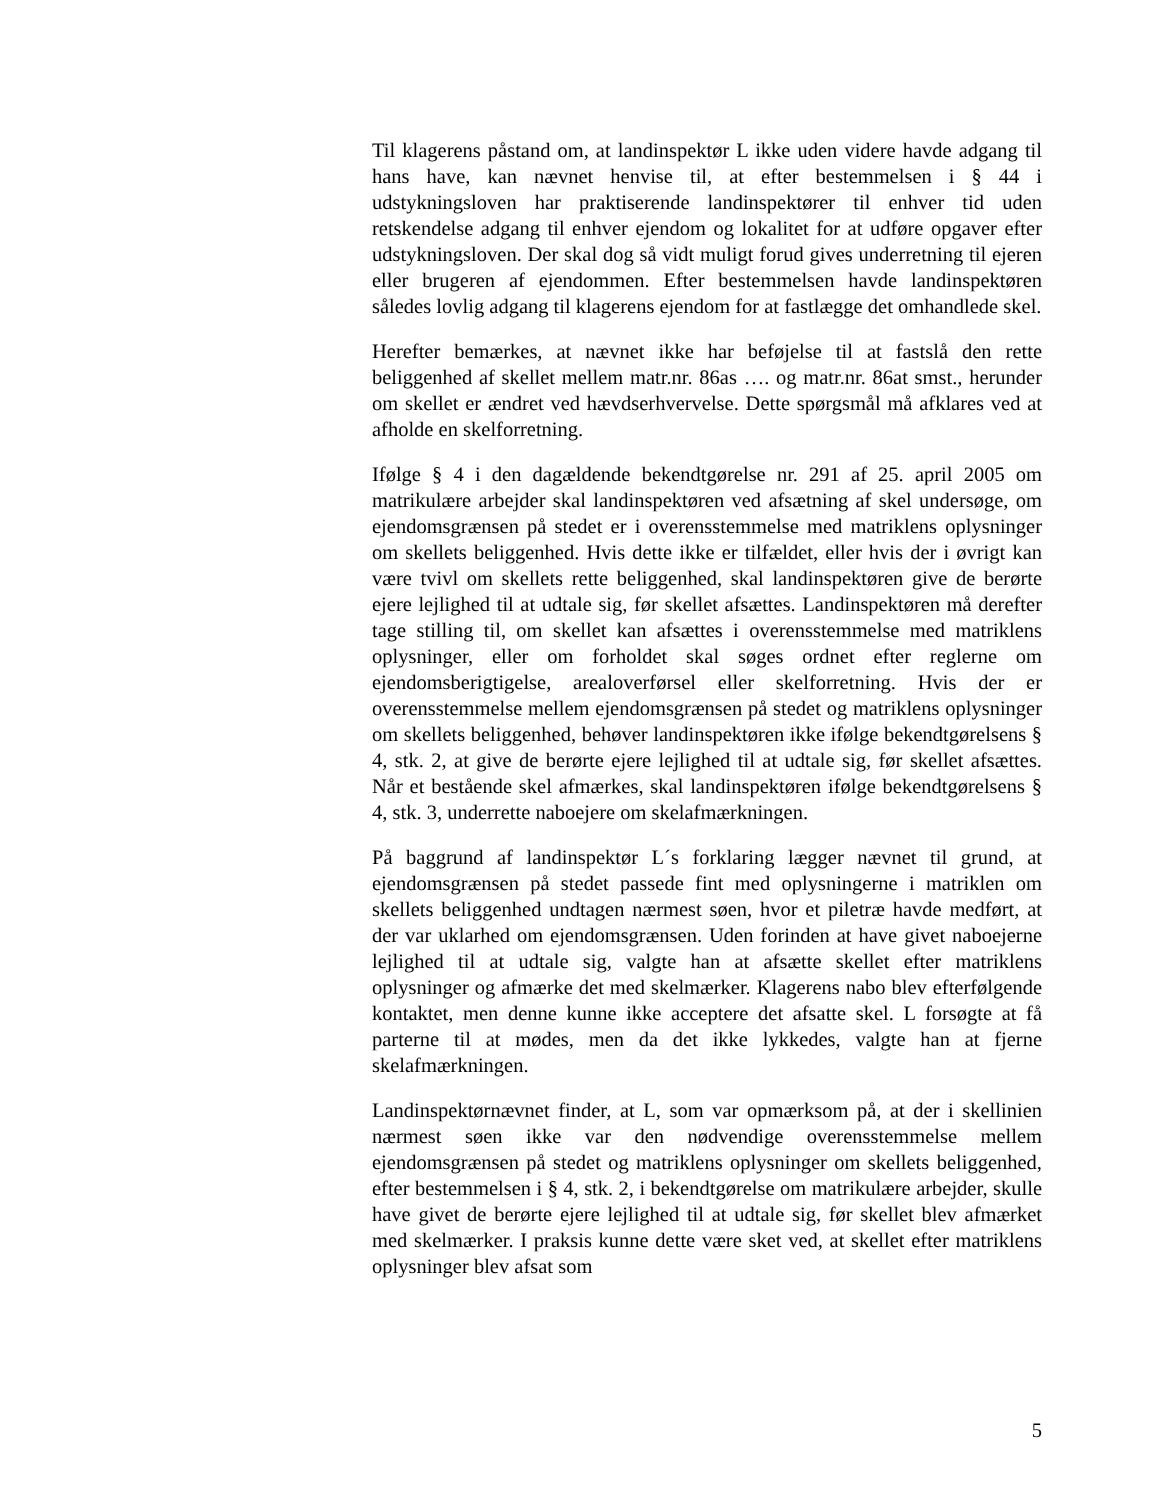Til klagerens påstand om, at landinspektør L ikke uden videre havde adgang til hans have, kan nævnet henvise til, at efter bestemmelsen i § 44 i udstykningsloven har praktiserende landinspektører til enhver tid uden retskendelse adgang til enhver ejendom og lokalitet for at udføre opgaver efter udstykningsloven. Der skal dog så vidt muligt forud gives underretning til ejeren eller brugeren af ejendommen. Efter bestemmelsen havde landinspektøren således lovlig adgang til klagerens ejendom for at fastlægge det omhandlede skel.
Herefter bemærkes, at nævnet ikke har beføjelse til at fastslå den rette beliggenhed af skellet mellem matr.nr. 86as …. og matr.nr. 86at smst., herunder om skellet er ændret ved hævdserhvervelse. Dette spørgsmål må afklares ved at afholde en skelforretning.
Ifølge § 4 i den dagældende bekendtgørelse nr. 291 af 25. april 2005 om matrikulære arbejder skal landinspektøren ved afsætning af skel undersøge, om ejendomsgrænsen på stedet er i overensstemmelse med matriklens oplysninger om skellets beliggenhed. Hvis dette ikke er tilfældet, eller hvis der i øvrigt kan være tvivl om skellets rette beliggenhed, skal landinspektøren give de berørte ejere lejlighed til at udtale sig, før skellet afsættes. Landinspektøren må derefter tage stilling til, om skellet kan afsættes i overensstemmelse med matriklens oplysninger, eller om forholdet skal søges ordnet efter reglerne om ejendomsberigtigelse, arealoverførsel eller skelforretning. Hvis der er overensstemmelse mellem ejendomsgrænsen på stedet og matriklens oplysninger om skellets beliggenhed, behøver landinspektøren ikke ifølge bekendtgørelsens § 4, stk. 2, at give de berørte ejere lejlighed til at udtale sig, før skellet afsættes. Når et bestående skel afmærkes, skal landinspektøren ifølge bekendtgørelsens § 4, stk. 3, underrette naboejere om skelafmærkningen.
På baggrund af landinspektør L´s forklaring lægger nævnet til grund, at ejendomsgrænsen på stedet passede fint med oplysningerne i matriklen om skellets beliggenhed undtagen nærmest søen, hvor et piletræ havde medført, at der var uklarhed om ejendomsgrænsen. Uden forinden at have givet naboejerne lejlighed til at udtale sig, valgte han at afsætte skellet efter matriklens oplysninger og afmærke det med skelmærker. Klagerens nabo blev efterfølgende kontaktet, men denne kunne ikke acceptere det afsatte skel. L forsøgte at få parterne til at mødes, men da det ikke lykkedes, valgte han at fjerne skelafmærkningen.
Landinspektørnævnet finder, at L, som var opmærksom på, at der i skellinien nærmest søen ikke var den nødvendige overensstemmelse mellem ejendomsgrænsen på stedet og matriklens oplysninger om skellets beliggenhed, efter bestemmelsen i § 4, stk. 2, i bekendtgørelse om matrikulære arbejder, skulle have givet de berørte ejere lejlighed til at udtale sig, før skellet blev afmærket med skelmærker. I praksis kunne dette være sket ved, at skellet efter matriklens oplysninger blev afsat som
5